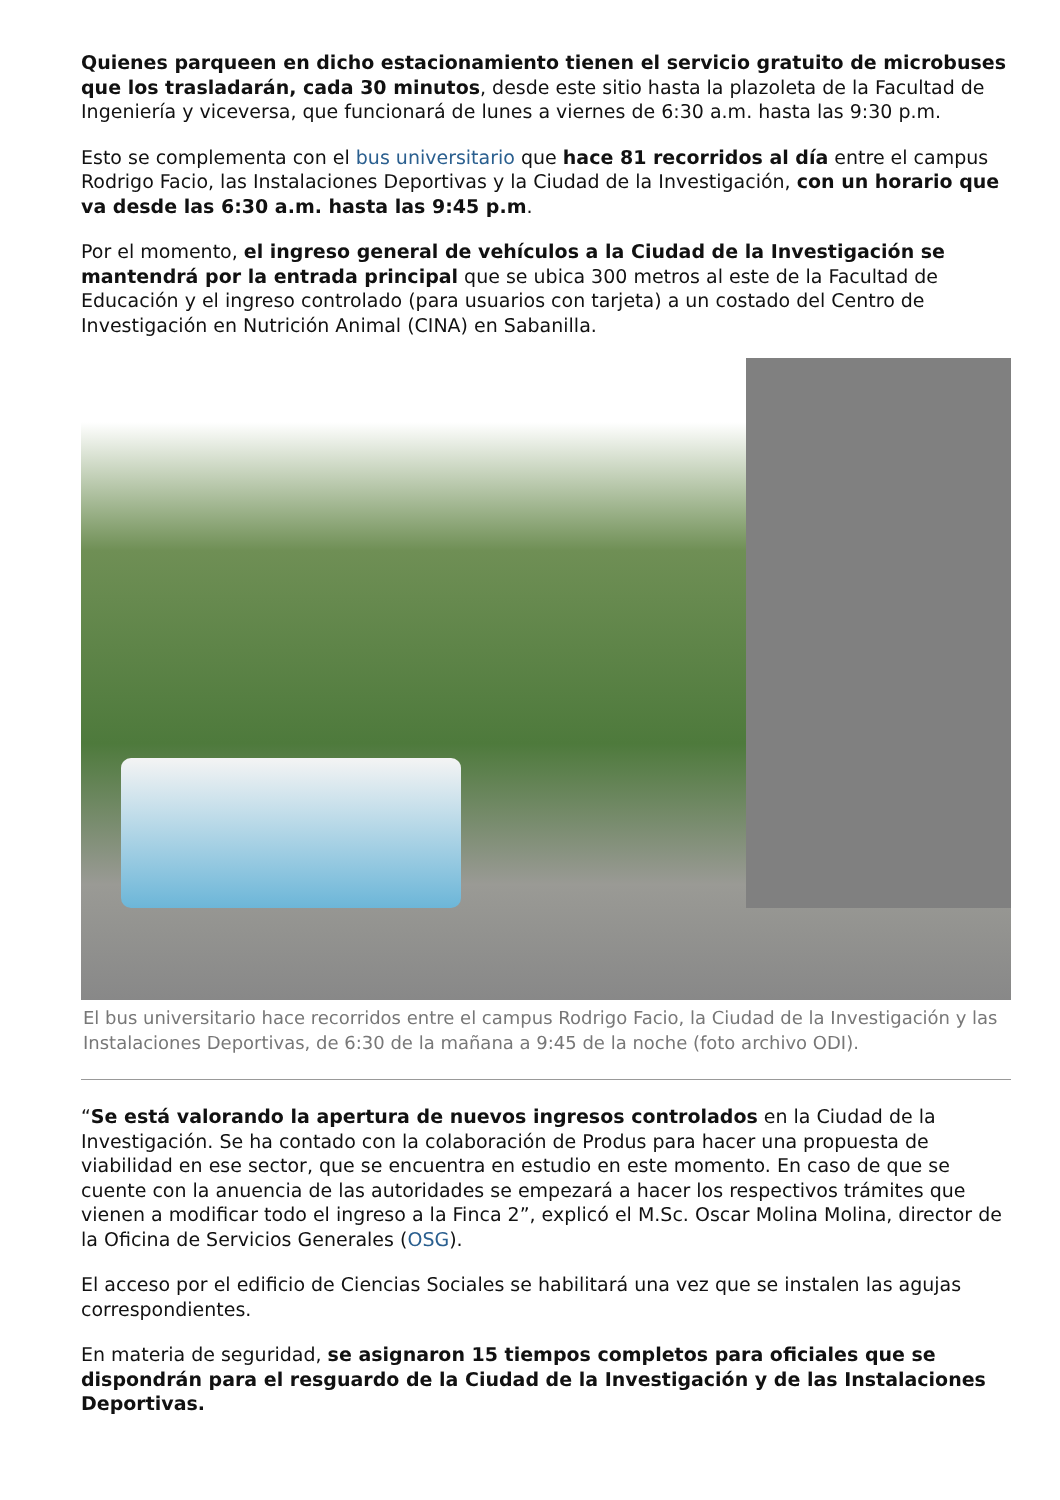Quienes parqueen en dicho estacionamiento tienen el servicio gratuito de microbuses que los trasladarán, cada 30 minutos, desde este sitio hasta la plazoleta de la Facultad de Ingeniería y viceversa, que funcionará de lunes a viernes de 6:30 a.m. hasta las 9:30 p.m.
Esto se complementa con el bus universitario que hace 81 recorridos al día entre el campus Rodrigo Facio, las Instalaciones Deportivas y la Ciudad de la Investigación, con un horario que va desde las 6:30 a.m. hasta las 9:45 p.m.
Por el momento, el ingreso general de vehículos a la Ciudad de la Investigación se mantendrá por la entrada principal que se ubica 300 metros al este de la Facultad de Educación y el ingreso controlado (para usuarios con tarjeta) a un costado del Centro de Investigación en Nutrición Animal (CINA) en Sabanilla.
El bus universitario hace recorridos entre el campus Rodrigo Facio, la Ciudad de la Investigación y las Instalaciones Deportivas, de 6:30 de la mañana a 9:45 de la noche (foto archivo ODI).
“Se está valorando la apertura de nuevos ingresos controlados en la Ciudad de la Investigación. Se ha contado con la colaboración de Produs para hacer una propuesta de viabilidad en ese sector, que se encuentra en estudio en este momento. En caso de que se cuente con la anuencia de las autoridades se empezará a hacer los respectivos trámites que vienen a modificar todo el ingreso a la Finca 2”, explicó el M.Sc. Oscar Molina Molina, director de la Oficina de Servicios Generales (OSG).
El acceso por el edificio de Ciencias Sociales se habilitará una vez que se instalen las agujas correspondientes.
En materia de seguridad, se asignaron 15 tiempos completos para oficiales que se dispondrán para el resguardo de la Ciudad de la Investigación y de las Instalaciones Deportivas.